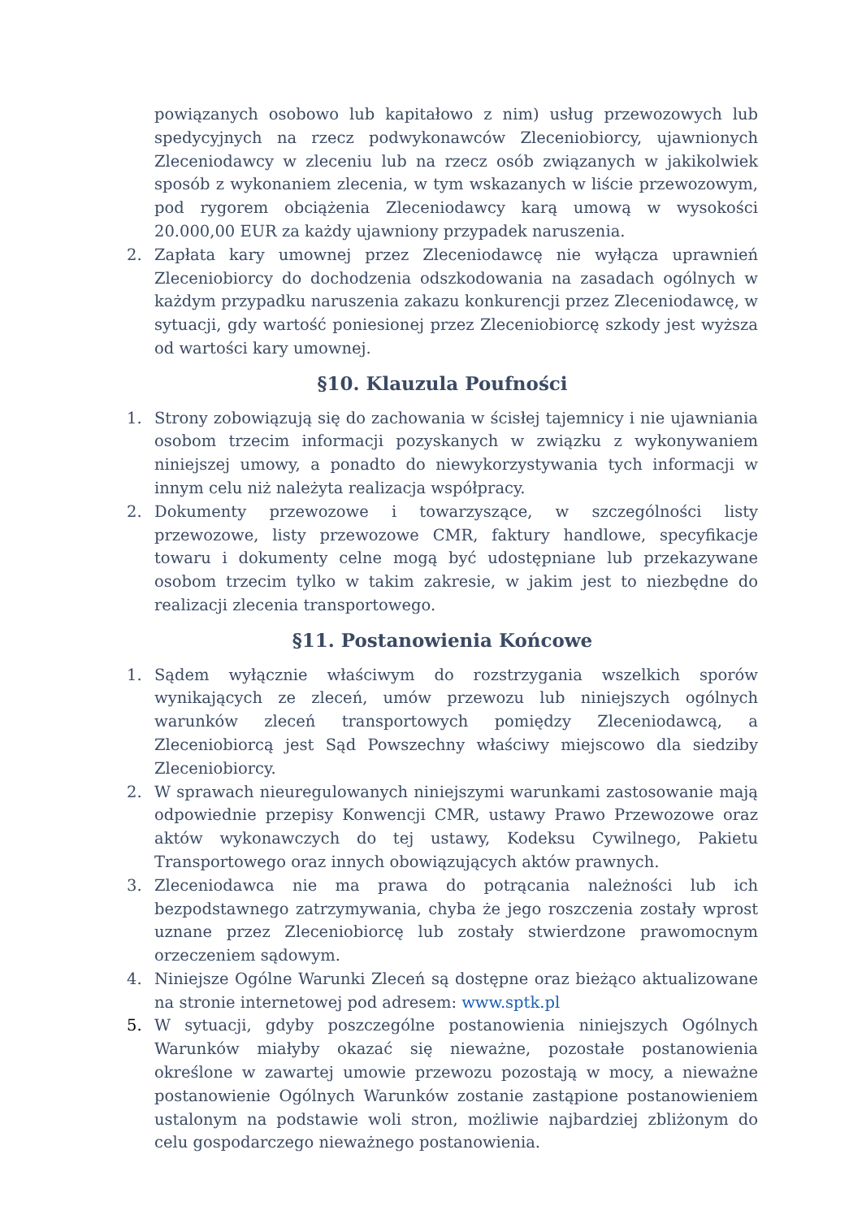powiązanych osobowo lub kapitałowo z nim) usług przewozowych lub spedycyjnych na rzecz podwykonawców Zleceniobiorcy, ujawnionych Zleceniodawcy w zleceniu lub na rzecz osób związanych w jakikolwiek sposób z wykonaniem zlecenia, w tym wskazanych w liście przewozowym, pod rygorem obciążenia Zleceniodawcy karą umową w wysokości 20.000,00 EUR za każdy ujawniony przypadek naruszenia.
2. Zapłata kary umownej przez Zleceniodawcę nie wyłącza uprawnień Zleceniobiorcy do dochodzenia odszkodowania na zasadach ogólnych w każdym przypadku naruszenia zakazu konkurencji przez Zleceniodawcę, w sytuacji, gdy wartość poniesionej przez Zleceniobiorcę szkody jest wyższa od wartości kary umownej.
§10. Klauzula Poufności
1. Strony zobowiązują się do zachowania w ścisłej tajemnicy i nie ujawniania osobom trzecim informacji pozyskanych w związku z wykonywaniem niniejszej umowy, a ponadto do niewykorzystywania tych informacji w innym celu niż należyta realizacja współpracy.
2. Dokumenty przewozowe i towarzyszące, w szczególności listy przewozowe, listy przewozowe CMR, faktury handlowe, specyfikacje towaru i dokumenty celne mogą być udostępniane lub przekazywane osobom trzecim tylko w takim zakresie, w jakim jest to niezbędne do realizacji zlecenia transportowego.
§11. Postanowienia Końcowe
1. Sądem wyłącznie właściwym do rozstrzygania wszelkich sporów wynikających ze zleceń, umów przewozu lub niniejszych ogólnych warunków zleceń transportowych pomiędzy Zleceniodawcą, a Zleceniobiorcą jest Sąd Powszechny właściwy miejscowo dla siedziby Zleceniobiorcy.
2. W sprawach nieuregulowanych niniejszymi warunkami zastosowanie mają odpowiednie przepisy Konwencji CMR, ustawy Prawo Przewozowe oraz aktów wykonawczych do tej ustawy, Kodeksu Cywilnego, Pakietu Transportowego oraz innych obowiązujących aktów prawnych.
3. Zleceniodawca nie ma prawa do potrącania należności lub ich bezpodstawnego zatrzymywania, chyba że jego roszczenia zostały wprost uznane przez Zleceniobiorcę lub zostały stwierdzone prawomocnym orzeczeniem sądowym.
4. Niniejsze Ogólne Warunki Zleceń są dostępne oraz bieżąco aktualizowane na stronie internetowej pod adresem: www.sptk.pl
5. W sytuacji, gdyby poszczególne postanowienia niniejszych Ogólnych Warunków miałyby okazać się nieważne, pozostałe postanowienia określone w zawartej umowie przewozu pozostają w mocy, a nieważne postanowienie Ogólnych Warunków zostanie zastąpione postanowieniem ustalonym na podstawie woli stron, możliwie najbardziej zbliżonym do celu gospodarczego nieważnego postanowienia.